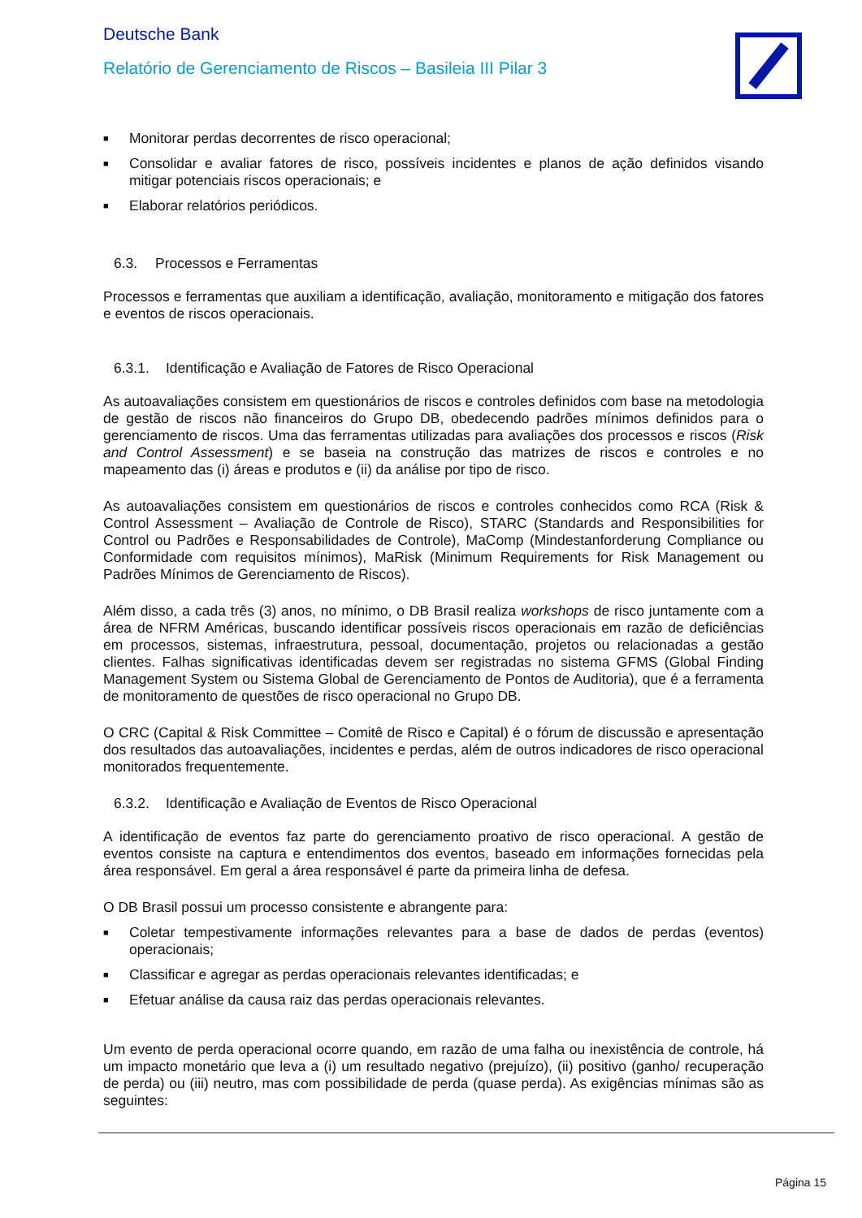Deutsche Bank
Relatório de Gerenciamento de Riscos – Basileia III Pilar 3
■ Monitorar perdas decorrentes de risco operacional;
■ Consolidar e avaliar fatores de risco, possíveis incidentes e planos de ação definidos visando mitigar potenciais riscos operacionais; e
■ Elaborar relatórios periódicos.
6.3. Processos e Ferramentas
Processos e ferramentas que auxiliam a identificação, avaliação, monitoramento e mitigação dos fatores e eventos de riscos operacionais.
6.3.1. Identificação e Avaliação de Fatores de Risco Operacional
As autoavaliações consistem em questionários de riscos e controles definidos com base na metodologia de gestão de riscos não financeiros do Grupo DB, obedecendo padrões mínimos definidos para o gerenciamento de riscos. Uma das ferramentas utilizadas para avaliações dos processos e riscos (Risk and Control Assessment) e se baseia na construção das matrizes de riscos e controles e no mapeamento das (i) áreas e produtos e (ii) da análise por tipo de risco.
As autoavaliações consistem em questionários de riscos e controles conhecidos como RCA (Risk & Control Assessment – Avaliação de Controle de Risco), STARC (Standards and Responsibilities for Control ou Padrões e Responsabilidades de Controle), MaComp (Mindestanforderung Compliance ou Conformidade com requisitos mínimos), MaRisk (Minimum Requirements for Risk Management ou Padrões Mínimos de Gerenciamento de Riscos).
Além disso, a cada três (3) anos, no mínimo, o DB Brasil realiza workshops de risco juntamente com a área de NFRM Américas, buscando identificar possíveis riscos operacionais em razão de deficiências em processos, sistemas, infraestrutura, pessoal, documentação, projetos ou relacionadas a gestão clientes. Falhas significativas identificadas devem ser registradas no sistema GFMS (Global Finding Management System ou Sistema Global de Gerenciamento de Pontos de Auditoria), que é a ferramenta de monitoramento de questões de risco operacional no Grupo DB.
O CRC (Capital & Risk Committee – Comitê de Risco e Capital) é o fórum de discussão e apresentação dos resultados das autoavaliações, incidentes e perdas, além de outros indicadores de risco operacional monitorados frequentemente.
6.3.2. Identificação e Avaliação de Eventos de Risco Operacional
A identificação de eventos faz parte do gerenciamento proativo de risco operacional. A gestão de eventos consiste na captura e entendimentos dos eventos, baseado em informações fornecidas pela área responsável. Em geral a área responsável é parte da primeira linha de defesa.
O DB Brasil possui um processo consistente e abrangente para:
■ Coletar tempestivamente informações relevantes para a base de dados de perdas (eventos) operacionais;
■ Classificar e agregar as perdas operacionais relevantes identificadas; e
■ Efetuar análise da causa raiz das perdas operacionais relevantes.
Um evento de perda operacional ocorre quando, em razão de uma falha ou inexistência de controle, há um impacto monetário que leva a (i) um resultado negativo (prejuízo), (ii) positivo (ganho/ recuperação de perda) ou (iii) neutro, mas com possibilidade de perda (quase perda). As exigências mínimas são as seguintes:
Página 15